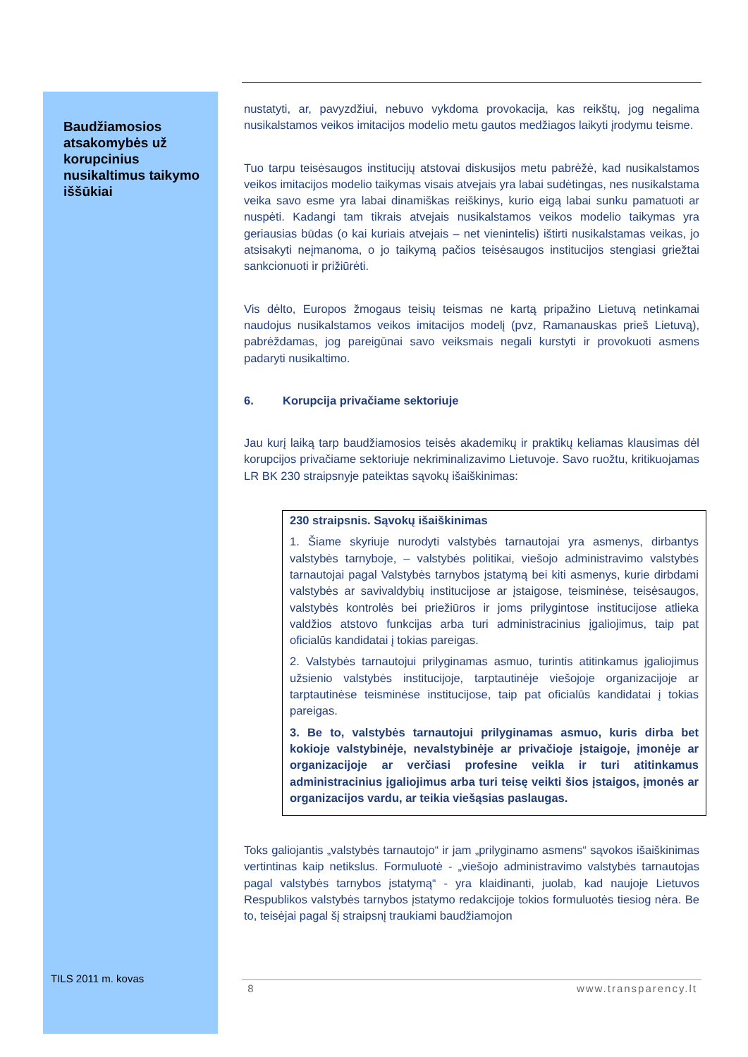Baudžiamosios atsakomybės už korupcinius nusikaltimus taikymo iššūkiai
nustatyti, ar, pavyzdžiui, nebuvo vykdoma provokacija, kas reikštų, jog negalima nusikalstamos veikos imitacijos modelio metu gautos medžiagos laikyti įrodymu teisme.
Tuo tarpu teisėsaugos institucijų atstovai diskusijos metu pabrėžė, kad nusikalstamos veikos imitacijos modelio taikymas visais atvejais yra labai sudėtingas, nes nusikalstama veika savo esme yra labai dinamiškas reiškinys, kurio eigą labai sunku pamatuoti ar nuspėti. Kadangi tam tikrais atvejais nusikalstamos veikos modelio taikymas yra geriausias būdas (o kai kuriais atvejais – net vienintelis) ištirti nusikalstamas veikas, jo atsisakyti neįmanoma, o jo taikymą pačios teisėsaugos institucijos stengiasi griežtai sankcionuoti ir prižiūrėti.
Vis dėlto, Europos žmogaus teisių teismas ne kartą pripažino Lietuvą netinkamai naudojus nusikalstamos veikos imitacijos modelį (pvz, Ramanauskas prieš Lietuvą), pabrėždamas, jog pareigūnai savo veiksmais negali kurstyti ir provokuoti asmens padaryti nusikaltimo.
6. Korupcija privačiame sektoriuje
Jau kurį laiką tarp baudžiamosios teisės akademikų ir praktikų keliamas klausimas dėl korupcijos privačiame sektoriuje nekriminalizavimo Lietuvoje. Savo ruožtu, kritikuojamas LR BK 230 straipsnyje pateiktas sąvokų išaiškinimas:
230 straipsnis. Sąvokų išaiškinimas
1. Šiame skyriuje nurodyti valstybės tarnautojai yra asmenys, dirbantys valstybės tarnyboje, – valstybės politikai, viešojo administravimo valstybės tarnautojai pagal Valstybės tarnybos įstatymą bei kiti asmenys, kurie dirbdami valstybės ar savivaldybių institucijose ar įstaigose, teisminėse, teisėsaugos, valstybės kontrolės bei priežiūros ir joms prilygintose institucijose atlieka valdžios atstovo funkcijas arba turi administracinius įgaliojimus, taip pat oficialūs kandidatai į tokias pareigas.
2. Valstybės tarnautojui prilyginamas asmuo, turintis atitinkamus įgaliojimus užsienio valstybės institucijoje, tarptautinėje viešojoje organizacijoje ar tarptautinėse teisminėse institucijose, taip pat oficialūs kandidatai į tokias pareigas.
3. Be to, valstybės tarnautojui prilyginamas asmuo, kuris dirba bet kokioje valstybinėje, nevalstybinėje ar privačioje įstaigoje, įmonėje ar organizacijoje ar verčiasi profesine veikla ir turi atitinkamus administracinius įgaliojimus arba turi teisę veikti šios įstaigos, įmonės ar organizacijos vardu, ar teikia viešąsias paslaugas.
Toks galiojantis „valstybės tarnautojo“ ir jam „prilyginamo asmens“ sąvokos išaiškinimas vertintinas kaip netikslus. Formuluotė - „viešojo administravimo valstybės tarnautojas pagal valstybės tarnybos įstatymą“ - yra klaidinanti, juolab, kad naujoje Lietuvos Respublikos valstybės tarnybos įstatymo redakcijoje tokios formuluotės tiesiog nėra. Be to, teisėjai pagal šį straipsnį traukiami baudžiamojon
TILS 2011 m. kovas
8 www.transparency.lt